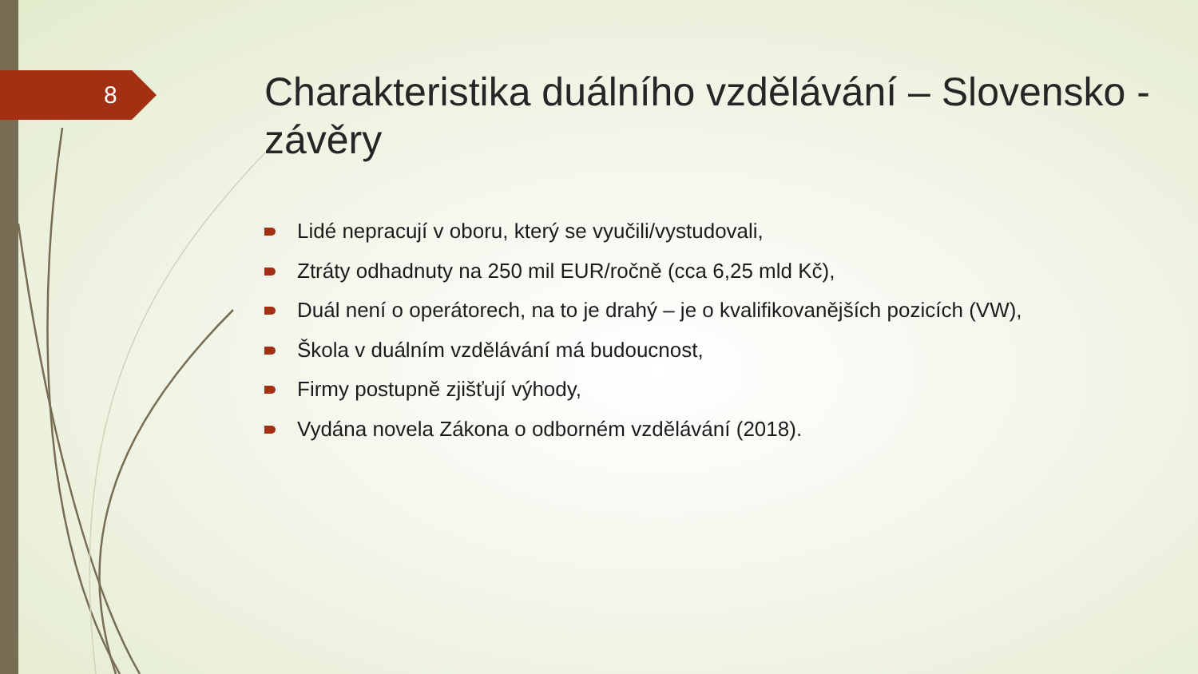8
Charakteristika duálního vzdělávání – Slovensko - závěry
Lidé nepracují v oboru, který se vyučili/vystudovali,
Ztráty odhadnuty na 250 mil EUR/ročně (cca 6,25 mld Kč),
Duál není o operátorech, na to je drahý – je o kvalifikovanějších pozicích (VW),
Škola v duálním vzdělávání má budoucnost,
Firmy postupně zjišťují výhody,
Vydána novela Zákona o odborném vzdělávání (2018).